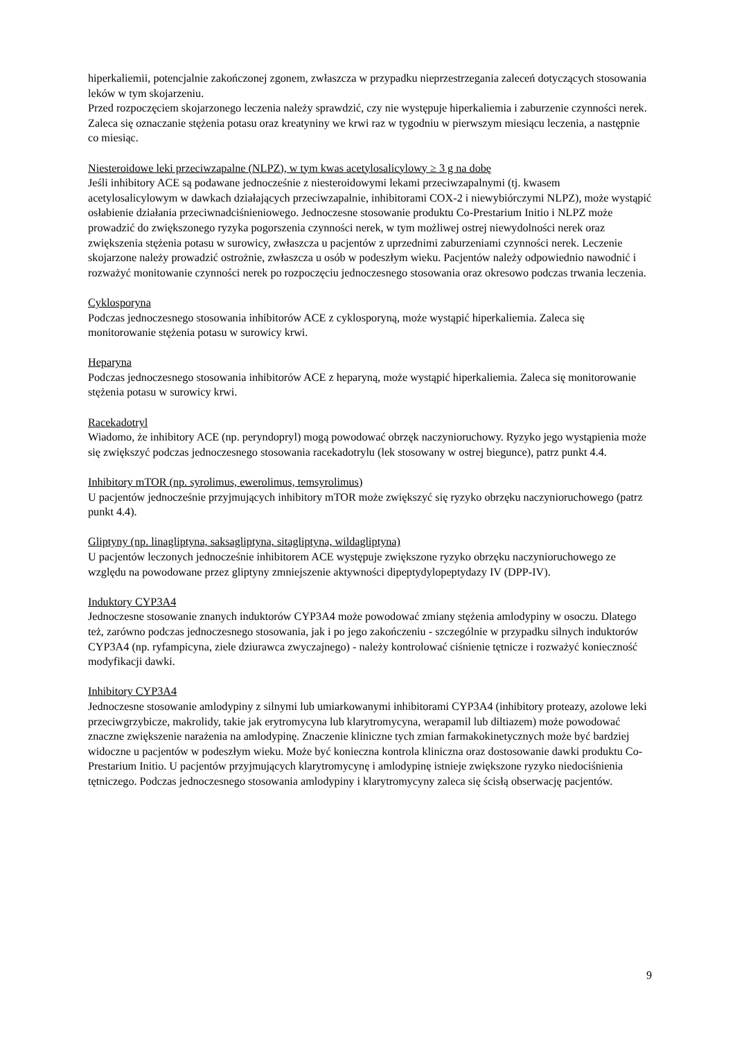hiperkaliemii, potencjalnie zakończonej zgonem, zwłaszcza w przypadku nieprzestrzegania zaleceń dotyczących stosowania leków w tym skojarzeniu.
Przed rozpoczęciem skojarzonego leczenia należy sprawdzić, czy nie występuje hiperkaliemia i zaburzenie czynności nerek.
Zaleca się oznaczanie stężenia potasu oraz kreatyniny we krwi raz w tygodniu w pierwszym miesiącu leczenia, a następnie co miesiąc.
Niesteroidowe leki przeciwzapalne (NLPZ), w tym kwas acetylosalicylowy ≥ 3 g na dobę
Jeśli inhibitory ACE są podawane jednocześnie z niesteroidowymi lekami przeciwzapalnymi (tj. kwasem acetylosalicylowym w dawkach działających przeciwzapalnie, inhibitorami COX-2 i niewybiórczymi NLPZ), może wystąpić osłabienie działania przeciwnadciśnieniowego. Jednoczesne stosowanie produktu Co-Prestarium Initio i NLPZ może prowadzić do zwiększonego ryzyka pogorszenia czynności nerek, w tym możliwej ostrej niewydolności nerek oraz zwiększenia stężenia potasu w surowicy, zwłaszcza u pacjentów z uprzednimi zaburzeniami czynności nerek. Leczenie skojarzone należy prowadzić ostrożnie, zwłaszcza u osób w podeszłym wieku. Pacjentów należy odpowiednio nawodnić i rozważyć monitowanie czynności nerek po rozpoczęciu jednoczesnego stosowania oraz okresowo podczas trwania leczenia.
Cyklosporyna
Podczas jednoczesnego stosowania inhibitorów ACE z cyklosporyną, może wystąpić hiperkaliemia. Zaleca się monitorowanie stężenia potasu w surowicy krwi.
Heparyna
Podczas jednoczesnego stosowania inhibitorów ACE z heparyną, może wystąpić hiperkaliemia. Zaleca się monitorowanie stężenia potasu w surowicy krwi.
Racekadotryl
Wiadomo, że inhibitory ACE (np. peryndopryl) mogą powodować obrzęk naczynioruchowy. Ryzyko jego wystąpienia może się zwiększyć podczas jednoczesnego stosowania racekadotrylu (lek stosowany w ostrej biegunce), patrz punkt 4.4.
Inhibitory mTOR (np. syrolimus, ewerolimus, temsyrolimus)
U pacjentów jednocześnie przyjmujących inhibitory mTOR może zwiększyć się ryzyko obrzęku naczynioruchowego (patrz punkt 4.4).
Gliptyny (np. linagliptyna, saksagliptyna, sitagliptyna, wildagliptyna)
U pacjentów leczonych jednocześnie inhibitorem ACE występuje zwiększone ryzyko obrzęku naczynioruchowego ze względu na powodowane przez gliptyny zmniejszenie aktywności dipeptydylopeptydazy IV (DPP-IV).
Induktory CYP3A4
Jednoczesne stosowanie znanych induktorów CYP3A4 może powodować zmiany stężenia amlodypiny w osoczu. Dlatego też, zarówno podczas jednoczesnego stosowania, jak i po jego zakończeniu - szczególnie w przypadku silnych induktorów CYP3A4 (np. ryfampicyna, ziele dziurawca zwyczajnego) - należy kontrolować ciśnienie tętnicze i rozważyć konieczność modyfikacji dawki.
Inhibitory CYP3A4
Jednoczesne stosowanie amlodypiny z silnymi lub umiarkowanymi inhibitorami CYP3A4 (inhibitory proteazy, azolowe leki przeciwgrzybicze, makrolidy, takie jak erytromycyna lub klarytromycyna, werapamil lub diltiazem) może powodować znaczne zwiększenie narażenia na amlodypinę. Znaczenie kliniczne tych zmian farmakokinetycznych może być bardziej widoczne u pacjentów w podeszłym wieku. Może być konieczna kontrola kliniczna oraz dostosowanie dawki produktu Co-Prestarium Initio. U pacjentów przyjmujących klarytromycynę i amlodypinę istnieje zwiększone ryzyko niedociśnienia tętniczego. Podczas jednoczesnego stosowania amlodypiny i klarytromycyny zaleca się ścisłą obserwację pacjentów.
9